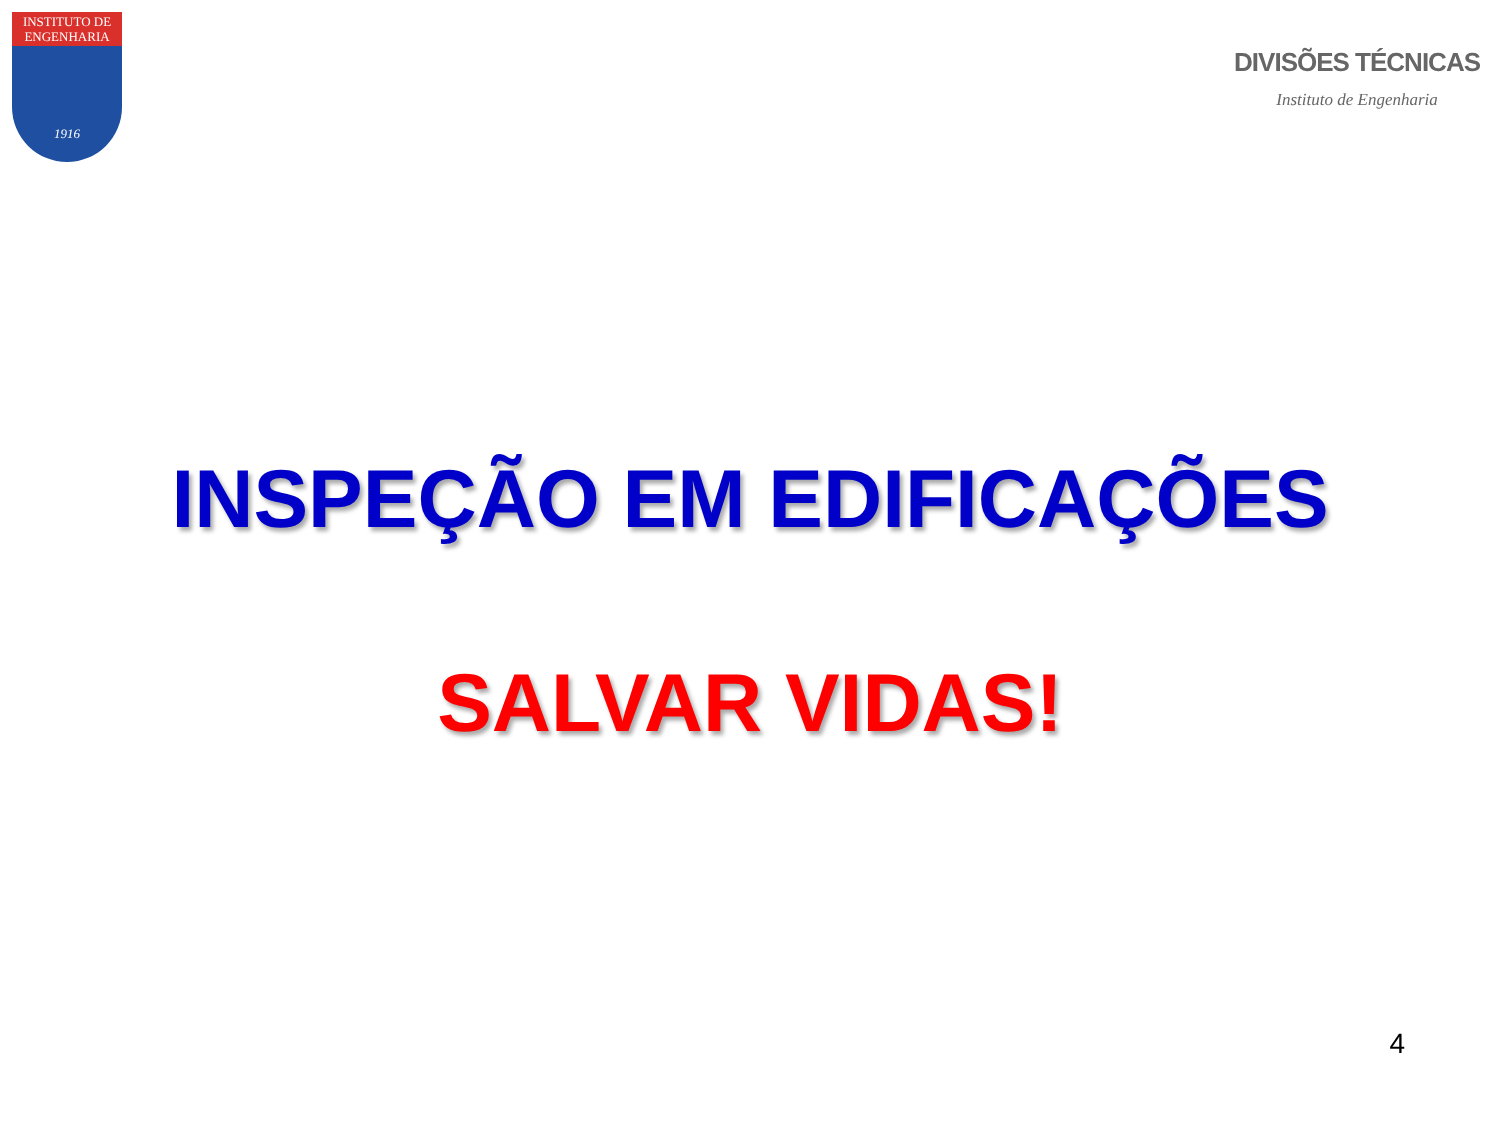INSTITUTO DE
ENGENHARIA
1916
DIVISÕES TÉCNICAS
Instituto de Engenharia
INSPEÇÃO EM EDIFICAÇÕES
SALVAR VIDAS!
4